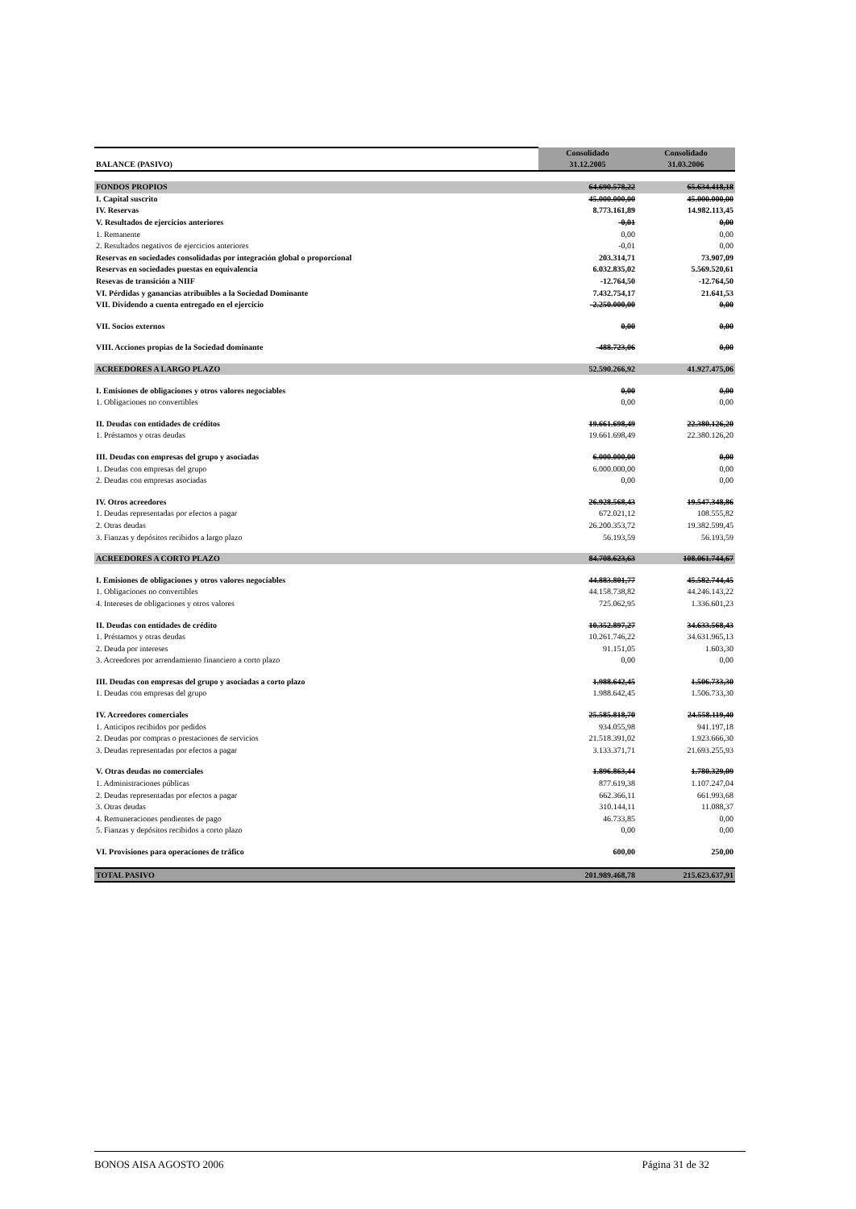| BALANCE (PASIVO) | Consolidado 31.12.2005 | Consolidado 31.03.2006 |
| --- | --- | --- |
| FONDOS PROPIOS | 64.690.578,22 | 65.634.418,18 |
| I. Capital suscrito | 45.000.000,00 | 45.000.000,00 |
| IV. Reservas | 8.773.161,89 | 14.982.113,45 |
| V. Resultados de ejercicios anteriores | -0,01 | 0,00 |
| 1. Remanente | 0,00 | 0,00 |
| 2. Resultados negativos de ejercicios anteriores | -0,01 | 0,00 |
| Reservas en sociedades consolidadas por integración global o proporcional | 203.314,71 | 73.907,09 |
| Reservas en sociedades puestas en equivalencia | 6.032.835,02 | 5.569.520,61 |
| Resevas de transición a NIIF | -12.764,50 | -12.764,50 |
| VI. Pérdidas y ganancias atribuibles a la Sociedad Dominante | 7.432.754,17 | 21.641,53 |
| VII. Dividendo a cuenta entregado en el ejercicio | -2.250.000,00 | 0,00 |
| VII. Socios externos | 0,00 | 0,00 |
| VIII. Acciones propias de la Sociedad dominante | -488.723,06 | 0,00 |
| ACREEDORES A LARGO PLAZO | 52.590.266,92 | 41.927.475,06 |
| I. Emisiones de obligaciones y otros valores negociables | 0,00 | 0,00 |
| 1. Obligaciones no convertibles | 0,00 | 0,00 |
| II. Deudas con entidades de créditos | 19.661.698,49 | 22.380.126,20 |
| 1. Préstamos y otras deudas | 19.661.698,49 | 22.380.126,20 |
| III. Deudas con empresas del grupo y asociadas | 6.000.000,00 | 0,00 |
| 1. Deudas con empresas del grupo | 6.000.000,00 | 0,00 |
| 2. Deudas con empresas asociadas | 0,00 | 0,00 |
| IV. Otros acreedores | 26.928.568,43 | 19.547.348,86 |
| 1. Deudas representadas por efectos a pagar | 672.021,12 | 108.555,82 |
| 2. Otras deudas | 26.200.353,72 | 19.382.599,45 |
| 3. Fianzas y depósitos recibidos a largo plazo | 56.193,59 | 56.193,59 |
| ACREEDORES A CORTO PLAZO | 84.708.623,63 | 108.061.744,67 |
| I. Emisiones de obligaciones y otros valores negociables | 44.883.801,77 | 45.582.744,45 |
| 1. Obligaciones no convertibles | 44.158.738,82 | 44.246.143,22 |
| 4. Intereses de obligaciones y otros valores | 725.062,95 | 1.336.601,23 |
| II. Deudas con entidades de crédito | 10.352.897,27 | 34.633.568,43 |
| 1. Préstamos y otras deudas | 10.261.746,22 | 34.631.965,13 |
| 2. Deuda por intereses | 91.151,05 | 1.603,30 |
| 3. Acreedores por arrendamiento financiero a corto plazo | 0,00 | 0,00 |
| III. Deudas con empresas del grupo y asociadas a corto plazo | 1.988.642,45 | 1.506.733,30 |
| 1. Deudas con empresas del grupo | 1.988.642,45 | 1.506.733,30 |
| IV. Acreedores comerciales | 25.585.818,70 | 24.558.119,40 |
| 1. Anticipos recibidos por pedidos | 934.055,98 | 941.197,18 |
| 2. Deudas por compras o prestaciones de servicios | 21.518.391,02 | 1.923.666,30 |
| 3. Deudas representadas por efectos a pagar | 3.133.371,71 | 21.693.255,93 |
| V. Otras deudas no comerciales | 1.896.863,44 | 1.780.329,09 |
| 1. Administraciones públicas | 877.619,38 | 1.107.247,04 |
| 2. Deudas representadas por efectos a pagar | 662.366,11 | 661.993,68 |
| 3. Otras deudas | 310.144,11 | 11.088,37 |
| 4. Remuneraciones pendientes de pago | 46.733,85 | 0,00 |
| 5. Fianzas y depósitos recibidos a corto plazo | 0,00 | 0,00 |
| VI. Provisiones para operaciones de tráfico | 600,00 | 250,00 |
| TOTAL PASIVO | 201.989.468,78 | 215.623.637,91 |
BONOS AISA AGOSTO 2006 Página 31 de 32